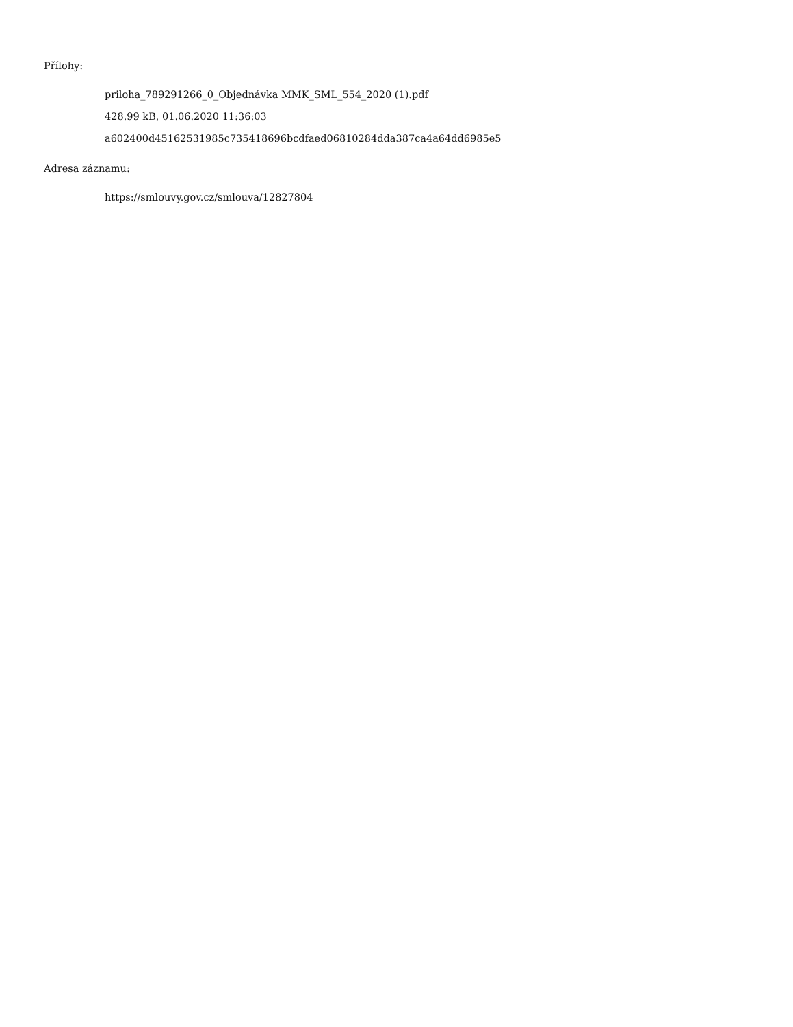Přílohy:
priloha_789291266_0_Objednávka MMK_SML_554_2020 (1).pdf
428.99 kB, 01.06.2020 11:36:03
a602400d45162531985c735418696bcdfaed06810284dda387ca4a64dd6985e5
Adresa záznamu:
https://smlouvy.gov.cz/smlouva/12827804